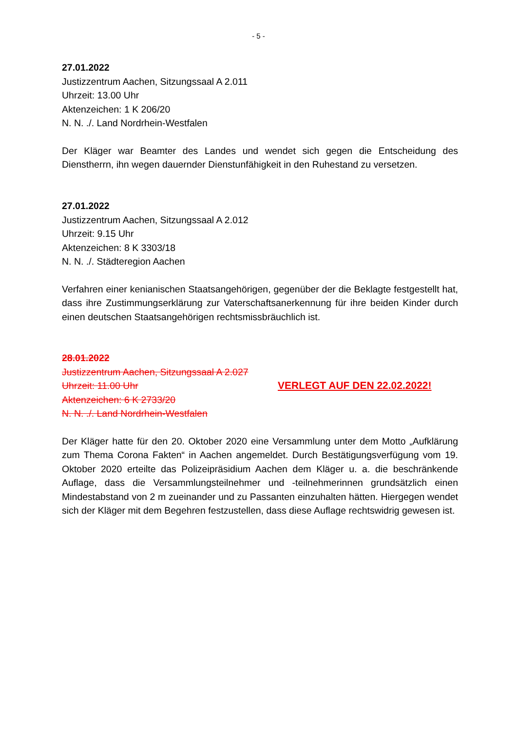- 5 -
27.01.2022
Justizzentrum Aachen, Sitzungssaal A 2.011
Uhrzeit: 13.00 Uhr
Aktenzeichen: 1 K 206/20
N. N. ./. Land Nordrhein-Westfalen
Der Kläger war Beamter des Landes und wendet sich gegen die Entscheidung des Dienstherrn, ihn wegen dauernder Dienstunfähigkeit in den Ruhestand zu versetzen.
27.01.2022
Justizzentrum Aachen, Sitzungssaal A 2.012
Uhrzeit: 9.15 Uhr
Aktenzeichen: 8 K 3303/18
N. N. ./. Städteregion Aachen
Verfahren einer kenianischen Staatsangehörigen, gegenüber der die Beklagte festgestellt hat, dass ihre Zustimmungserklärung zur Vaterschaftsanerkennung für ihre beiden Kinder durch einen deutschen Staatsangehörigen rechtsmissbräuchlich ist.
28.01.2022
Justizzentrum Aachen, Sitzungssaal A 2.027
Uhrzeit: 11.00 Uhr VERLEGT AUF DEN 22.02.2022!
Aktenzeichen: 6 K 2733/20
N. N. ./. Land Nordrhein-Westfalen
Der Kläger hatte für den 20. Oktober 2020 eine Versammlung unter dem Motto „Aufklärung zum Thema Corona Fakten“ in Aachen angemeldet. Durch Bestätigungsverfügung vom 19. Oktober 2020 erteilte das Polizeipräsidium Aachen dem Kläger u. a. die beschränkende Auflage, dass die Versammlungsteilnehmer und -teilnehmerinnen grundsätzlich einen Mindestabstand von 2 m zueinander und zu Passanten einzuhalten hätten. Hiergegen wendet sich der Kläger mit dem Begehren festzustellen, dass diese Auflage rechtswidrig gewesen ist.